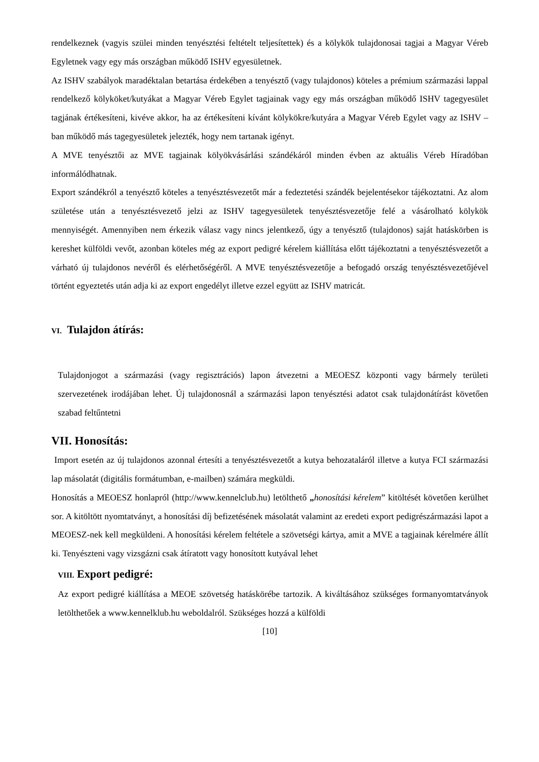rendelkeznek (vagyis szülei minden tenyésztési feltételt teljesítettek) és a kölykök tulajdonosai tagjai a Magyar Véreb Egyletnek vagy egy más országban működő ISHV egyesületnek.
Az ISHV szabályok maradéktalan betartása érdekében a tenyésztő (vagy tulajdonos) köteles a prémium származási lappal rendelkező kölyköket/kutyákat a Magyar Véreb Egylet tagjainak vagy egy más országban működő ISHV tagegyesület tagjának értékesíteni, kivéve akkor, ha az értékesíteni kívánt kölykökre/kutyára a Magyar Véreb Egylet vagy az ISHV –ban működő más tagegyesületek jelezték, hogy nem tartanak igényt.
A MVE tenyésztői az MVE tagjainak kölyökvásárlási szándékáról minden évben az aktuális Véreb Híradóban informálódhatnak.
Export szándékról a tenyésztő köteles a tenyésztésvezetőt már a fedeztetési szándék bejelentésekor tájékoztatni. Az alom születése után a tenyésztésvezető jelzi az ISHV tagegyesületek tenyésztésvezetője felé a vásárolható kölykök mennyiségét. Amennyiben nem érkezik válasz vagy nincs jelentkező, úgy a tenyésztő (tulajdonos) saját hatáskörben is kereshet külföldi vevőt, azonban köteles még az export pedigré kérelem kiállítása előtt tájékoztatni a tenyésztésvezetőt a várható új tulajdonos nevéről és elérhetőségéről. A MVE tenyésztésvezetője a befogadó ország tenyésztésvezetőjével történt egyeztetés után adja ki az export engedélyt illetve ezzel együtt az ISHV matricát.
VI. Tulajdon átírás:
Tulajdonjogot a származási (vagy regisztrációs) lapon átvezetni a MEOESZ központi vagy bármely területi szervezetének irodájában lehet. Új tulajdonosnál a származási lapon tenyésztési adatot csak tulajdonátírást követően szabad feltűntetni
VII. Honosítás:
Import esetén az új tulajdonos azonnal értesíti a tenyésztésvezetőt a kutya behozataláról illetve a kutya FCI származási lap másolatát (digitális formátumban, e-mailben) számára megküldi.
Honosítás a MEOESZ honlapról (http://www.kennelclub.hu) letölthető „honosítási kérelem” kitöltését követően kerülhet sor. A kitöltött nyomtatványt, a honosítási díj befizetésének másolatát valamint az eredeti export pedigrészármazási lapot a MEOESZ-nek kell megküldeni. A honosítási kérelem feltétele a szövetségi kártya, amit a MVE a tagjainak kérelmére állít ki. Tenyészteni vagy vizsgázni csak átíratott vagy honosított kutyával lehet
VIII. Export pedigré:
Az export pedigré kiállítása a MEOE szövetség hatáskörébe tartozik. A kiváltásához szükséges formanyomtatványok letölthetőek a www.kennelklub.hu weboldalról. Szükséges hozzá a külföldi
[10]